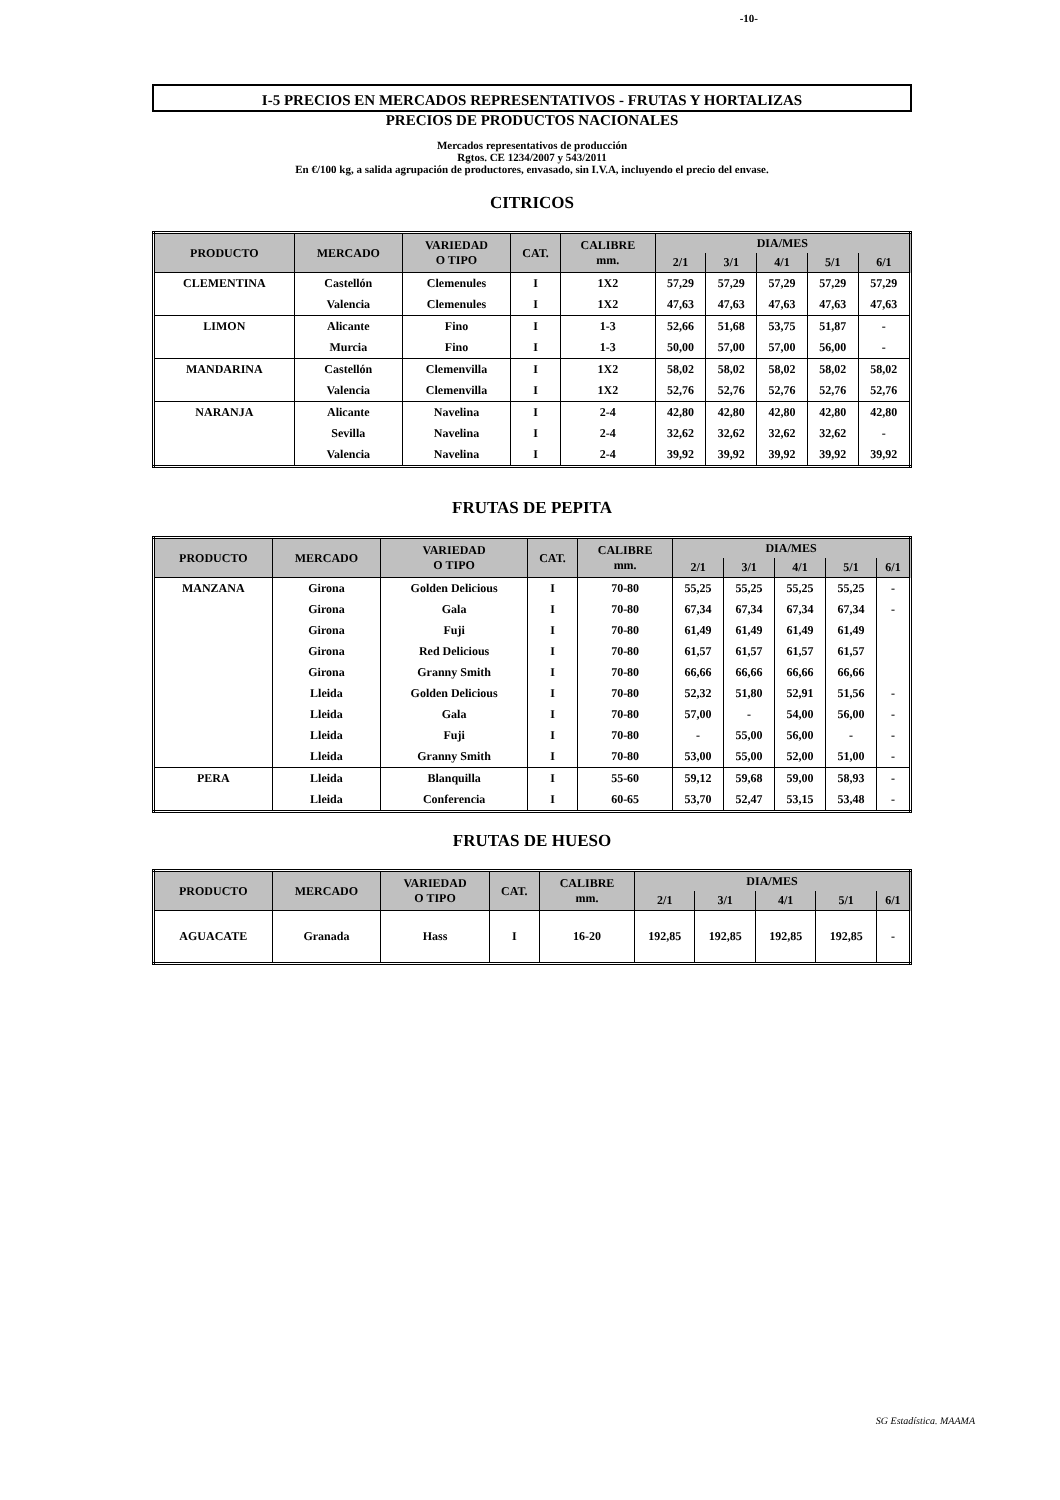-10-
I-5 PRECIOS EN MERCADOS REPRESENTATIVOS - FRUTAS Y HORTALIZAS
PRECIOS DE PRODUCTOS NACIONALES
Mercados representativos de producción
Rgtos. CE 1234/2007 y 543/2011
En €/100 kg, a salida agrupación de productores, envasado, sin I.V.A, incluyendo el precio del envase.
CITRICOS
| PRODUCTO | MERCADO | VARIEDAD O TIPO | CAT. | CALIBRE mm. | DIA/MES | | | | |
| --- | --- | --- | --- | --- | --- | --- | --- | --- | --- |
| | | | | | 2/1 | 3/1 | 4/1 | 5/1 | 6/1 |
| CLEMENTINA | Castellón | Clemenules | I | 1X2 | 57,29 | 57,29 | 57,29 | 57,29 | 57,29 |
| | Valencia | Clemenules | I | 1X2 | 47,63 | 47,63 | 47,63 | 47,63 | 47,63 |
| LIMON | Alicante | Fino | I | 1-3 | 52,66 | 51,68 | 53,75 | 51,87 | - |
| | Murcia | Fino | I | 1-3 | 50,00 | 57,00 | 57,00 | 56,00 | - |
| MANDARINA | Castellón | Clemenvilla | I | 1X2 | 58,02 | 58,02 | 58,02 | 58,02 | 58,02 |
| | Valencia | Clemenvilla | I | 1X2 | 52,76 | 52,76 | 52,76 | 52,76 | 52,76 |
| NARANJA | Alicante | Navelina | I | 2-4 | 42,80 | 42,80 | 42,80 | 42,80 | 42,80 |
| | Sevilla | Navelina | I | 2-4 | 32,62 | 32,62 | 32,62 | 32,62 | - |
| | Valencia | Navelina | I | 2-4 | 39,92 | 39,92 | 39,92 | 39,92 | 39,92 |
FRUTAS DE PEPITA
| PRODUCTO | MERCADO | VARIEDAD O TIPO | CAT. | CALIBRE mm. | DIA/MES | | | | |
| --- | --- | --- | --- | --- | --- | --- | --- | --- | --- |
| | | | | | 2/1 | 3/1 | 4/1 | 5/1 | 6/1 |
| MANZANA | Girona | Golden Delicious | I | 70-80 | 55,25 | 55,25 | 55,25 | 55,25 | - |
| | Girona | Gala | I | 70-80 | 67,34 | 67,34 | 67,34 | 67,34 | - |
| | Girona | Fuji | I | 70-80 | 61,49 | 61,49 | 61,49 | 61,49 | |
| | Girona | Red Delicious | I | 70-80 | 61,57 | 61,57 | 61,57 | 61,57 | |
| | Girona | Granny Smith | I | 70-80 | 66,66 | 66,66 | 66,66 | 66,66 | |
| | Lleida | Golden Delicious | I | 70-80 | 52,32 | 51,80 | 52,91 | 51,56 | - |
| | Lleida | Gala | I | 70-80 | 57,00 | - | 54,00 | 56,00 | - |
| | Lleida | Fuji | I | 70-80 | - | 55,00 | 56,00 | - | - |
| | Lleida | Granny Smith | I | 70-80 | 53,00 | 55,00 | 52,00 | 51,00 | - |
| PERA | Lleida | Blanquilla | I | 55-60 | 59,12 | 59,68 | 59,00 | 58,93 | - |
| | Lleida | Conferencia | I | 60-65 | 53,70 | 52,47 | 53,15 | 53,48 | - |
FRUTAS DE HUESO
| PRODUCTO | MERCADO | VARIEDAD O TIPO | CAT. | CALIBRE mm. | DIA/MES | | | | |
| --- | --- | --- | --- | --- | --- | --- | --- | --- | --- |
| | | | | | 2/1 | 3/1 | 4/1 | 5/1 | 6/1 |
| AGUACATE | Granada | Hass | I | 16-20 | 192,85 | 192,85 | 192,85 | 192,85 | - |
SG Estadística. MAAMA